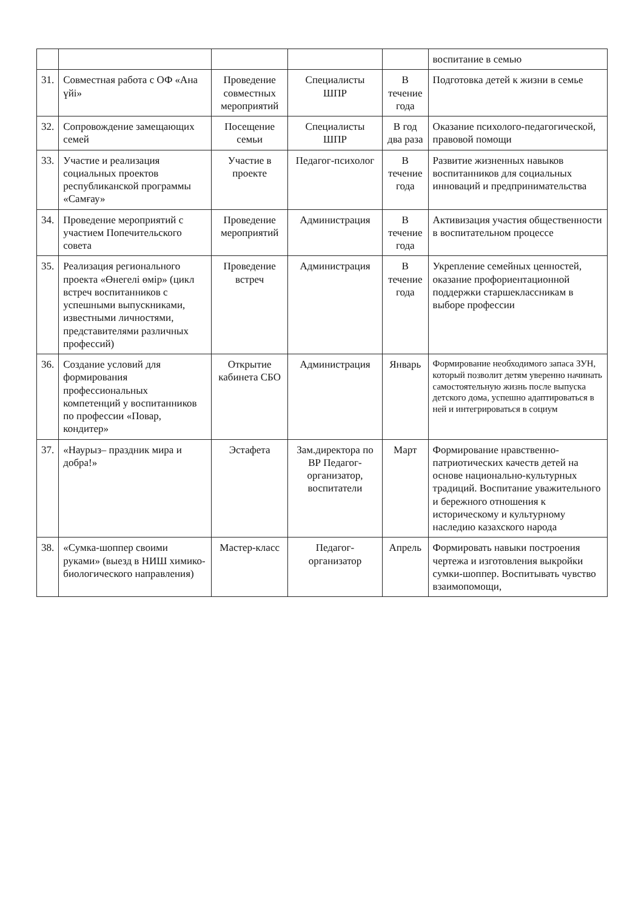| | | | | | воспитание в семью |
| 31. | Совместная работа с ОФ «Ана үйі» | Проведение совместных мероприятий | Специалисты ШПР | В течение года | Подготовка детей к жизни в семье |
| 32. | Сопровождение замещающих семей | Посещение семьи | Специалисты ШПР | В год два раза | Оказание психолого-педагогической, правовой помощи |
| 33. | Участие и реализация социальных проектов республиканской программы «Самғау» | Участие в проекте | Педагог-психолог | В течение года | Развитие жизненных навыков воспитанников для социальных инноваций и предпринимательства |
| 34. | Проведение мероприятий с участием Попечительского совета | Проведение мероприятий | Администрация | В течение года | Активизация участия общественности в воспитательном процессе |
| 35. | Реализация регионального проекта «Өнегелі өмір» (цикл встреч воспитанников с успешными выпускниками, известными личностями, представителями различных профессий) | Проведение встреч | Администрация | В течение года | Укрепление семейных ценностей, оказание профориентационной поддержки старшеклассникам в выборе профессии |
| 36. | Создание условий для формирования профессиональных компетенций у воспитанников по профессии «Повар, кондитер» | Открытие кабинета СБО | Администрация | Январь | Формирование необходимого запаса ЗУН, который позволит детям уверенно начинать самостоятельную жизнь после выпуска детского дома, успешно адаптироваться в ней и интегрироваться в социум |
| 37. | «Наурыз– праздник мира и добра!» | Эстафета | Зам.директора по ВР Педагог-организатор, воспитатели | Март | Формирование нравственно- патриотических качеств детей на основе национально-культурных традиций. Воспитание уважительного и бережного отношения к историческому и культурному наследию казахского народа |
| 38. | «Сумка-шоппер своими руками» (выезд в НИШ химико-биологического направления) | Мастер-класс | Педагог-организатор | Апрель | Формировать навыки построения чертежа и изготовления выкройки сумки-шоппер. Воспитывать чувство взаимопомощи, |